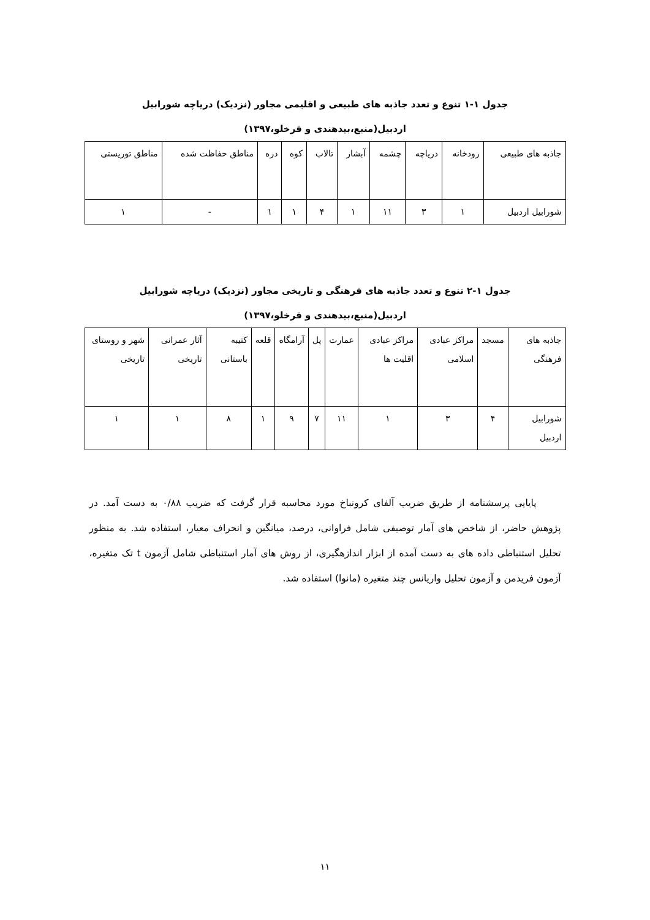جدول ۱-۱ تنوع و تعدد جاذبه های طبیعی و اقلیمی مجاور (نزدیک) دریاچه شورابیل
اردبیل(منبع،بیدهندی و قرخلو،۱۳۹۷)
| جاذبه های طبیعی | رودخانه | دریاچه | چشمه | آبشار | تالاب | کوه | دره | مناطق حفاظت شده | مناطق توریستی |
| شورابیل اردبیل | ۱ | ۳ | ۱۱ | ۱ | ۴ | ۱ | ۱ | - | ۱ |
جدول ۱-۲ تنوع و تعدد جاذبه های فرهنگی و تاریخی مجاور (نزدیک) دریاچه شورابیل
اردبیل(منبع،بیدهندی و قرخلو،۱۳۹۷)
| جاذبه های فرهنگی | مسجد | مراکز عبادی اسلامی | مراکز عبادی اقلیت ها | عمارت | پل | آرامگاه | قلعه | کتیبه باستانی | آثار عمرانی تاریخی | شهر و روستای تاریخی |
| شورابیل اردبیل | ۴ | ۳ | ۱ | ۱۱ | ۷ | ۹ | ۱ | ۸ | ۱ | ۱ |
پایایی پرسشنامه از طریق ضریب آلفای کرونباخ مورد محاسبه قرار گرفت که ضریب ۰/۸۸ به دست آمد. در پژوهش حاضر، از شاخص های آمار توصیفی شامل فراوانی، درصد، میانگین و انحراف معیار، استفاده شد. به منظور تحلیل استنباطی داده های به دست آمده از ابزار اندازهگیری، از روش های آمار استنباطی شامل آزمون t تک متغیره، آزمون فریدمن و آزمون تحلیل واریانس چند متغیره (مانوا) استفاده شد.
۱۱